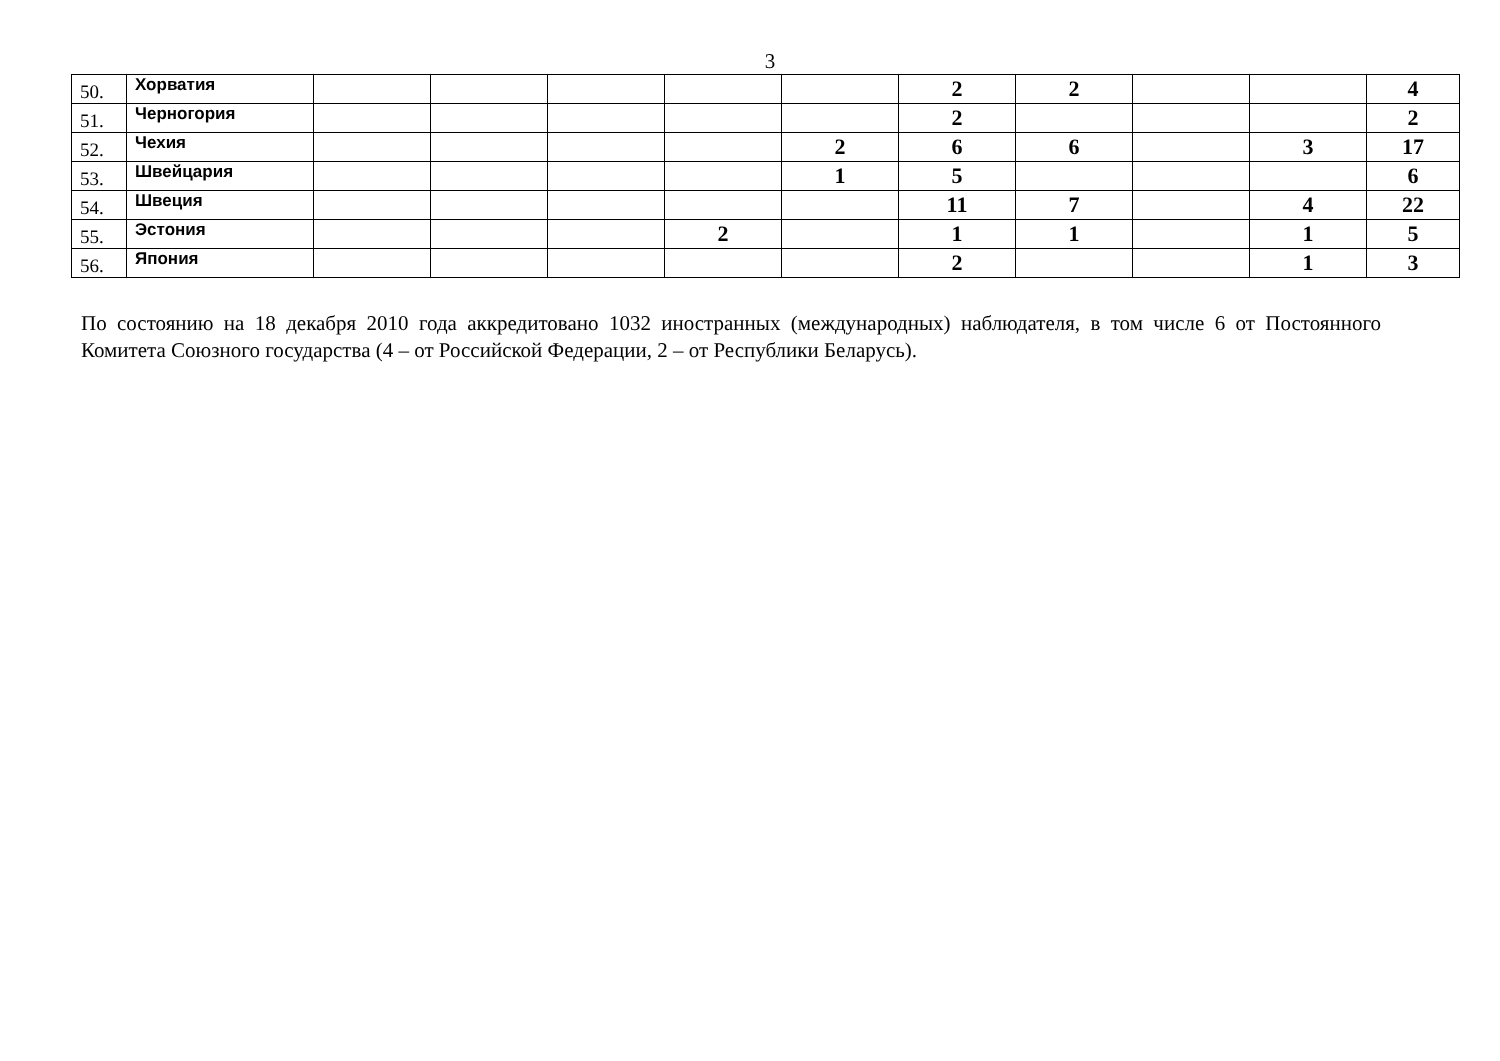3
| 50. | Хорватия | | | | | | 2 | 2 | | | 4 |
| 51. | Черногория | | | | | | 2 | | | | 2 |
| 52. | Чехия | | | | | 2 | 6 | 6 | | 3 | 17 |
| 53. | Швейцария | | | | | 1 | 5 | | | | 6 |
| 54. | Швеция | | | | | | 11 | 7 | | 4 | 22 |
| 55. | Эстония | | | | 2 | | 1 | 1 | | 1 | 5 |
| 56. | Япония | | | | | | 2 | | | 1 | 3 |
По состоянию на 18 декабря 2010 года аккредитовано 1032 иностранных (международных) наблюдателя, в том числе 6 от Постоянного Комитета Союзного государства (4 – от Российской Федерации, 2 – от Республики Беларусь).